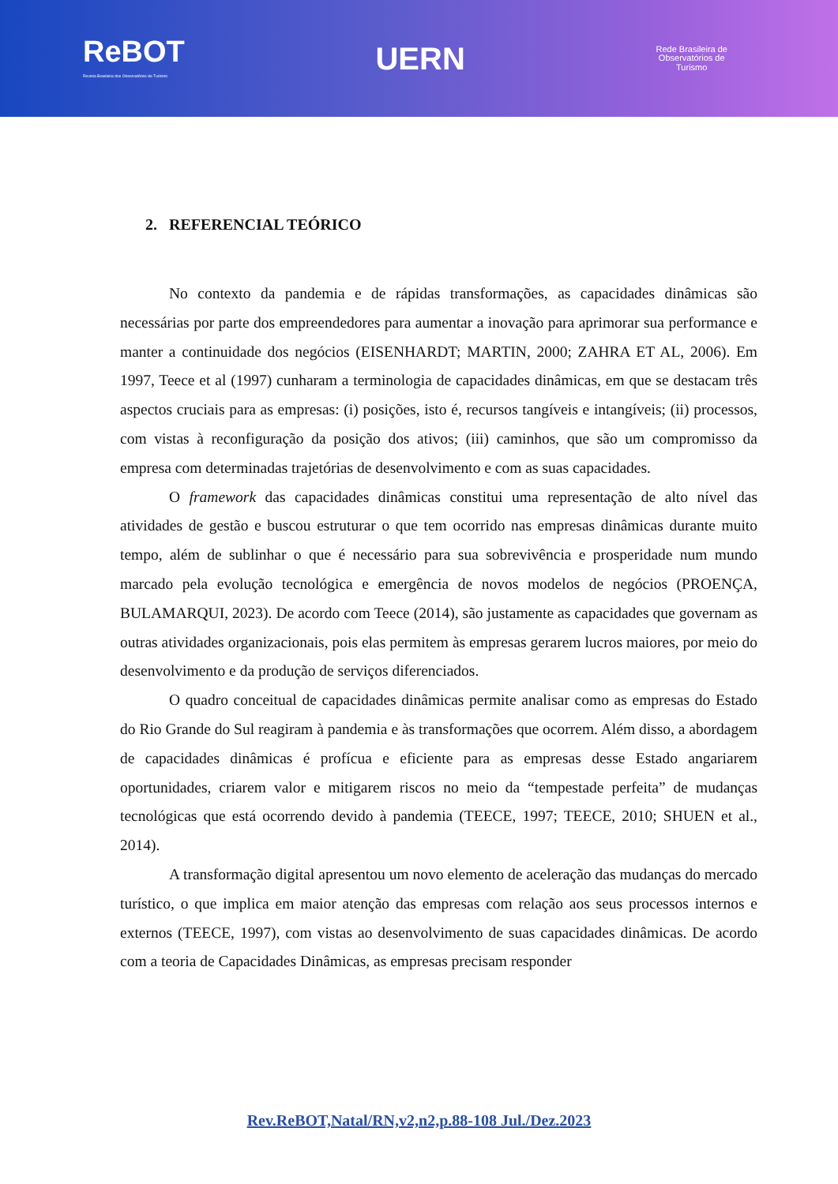ReBOT
Revista Brasileira dos Observatórios de Turismo
UERN
Rede Brasileira de
Observatórios de
Turismo
2. REFERENCIAL TEÓRICO
No contexto da pandemia e de rápidas transformações, as capacidades dinâmicas são necessárias por parte dos empreendedores para aumentar a inovação para aprimorar sua performance e manter a continuidade dos negócios (EISENHARDT; MARTIN, 2000; ZAHRA ET AL, 2006). Em 1997, Teece et al (1997) cunharam a terminologia de capacidades dinâmicas, em que se destacam três aspectos cruciais para as empresas: (i) posições, isto é, recursos tangíveis e intangíveis; (ii) processos, com vistas à reconfiguração da posição dos ativos; (iii) caminhos, que são um compromisso da empresa com determinadas trajetórias de desenvolvimento e com as suas capacidades.
O framework das capacidades dinâmicas constitui uma representação de alto nível das atividades de gestão e buscou estruturar o que tem ocorrido nas empresas dinâmicas durante muito tempo, além de sublinhar o que é necessário para sua sobrevivência e prosperidade num mundo marcado pela evolução tecnológica e emergência de novos modelos de negócios (PROENÇA, BULAMARQUI, 2023). De acordo com Teece (2014), são justamente as capacidades que governam as outras atividades organizacionais, pois elas permitem às empresas gerarem lucros maiores, por meio do desenvolvimento e da produção de serviços diferenciados.
O quadro conceitual de capacidades dinâmicas permite analisar como as empresas do Estado do Rio Grande do Sul reagiram à pandemia e às transformações que ocorrem. Além disso, a abordagem de capacidades dinâmicas é profícua e eficiente para as empresas desse Estado angariarem oportunidades, criarem valor e mitigarem riscos no meio da “tempestade perfeita” de mudanças tecnológicas que está ocorrendo devido à pandemia (TEECE, 1997; TEECE, 2010; SHUEN et al., 2014).
A transformação digital apresentou um novo elemento de aceleração das mudanças do mercado turístico, o que implica em maior atenção das empresas com relação aos seus processos internos e externos (TEECE, 1997), com vistas ao desenvolvimento de suas capacidades dinâmicas. De acordo com a teoria de Capacidades Dinâmicas, as empresas precisam responder
Rev.ReBOT,Natal/RN,v2,n2,p.88-108 Jul./Dez.2023